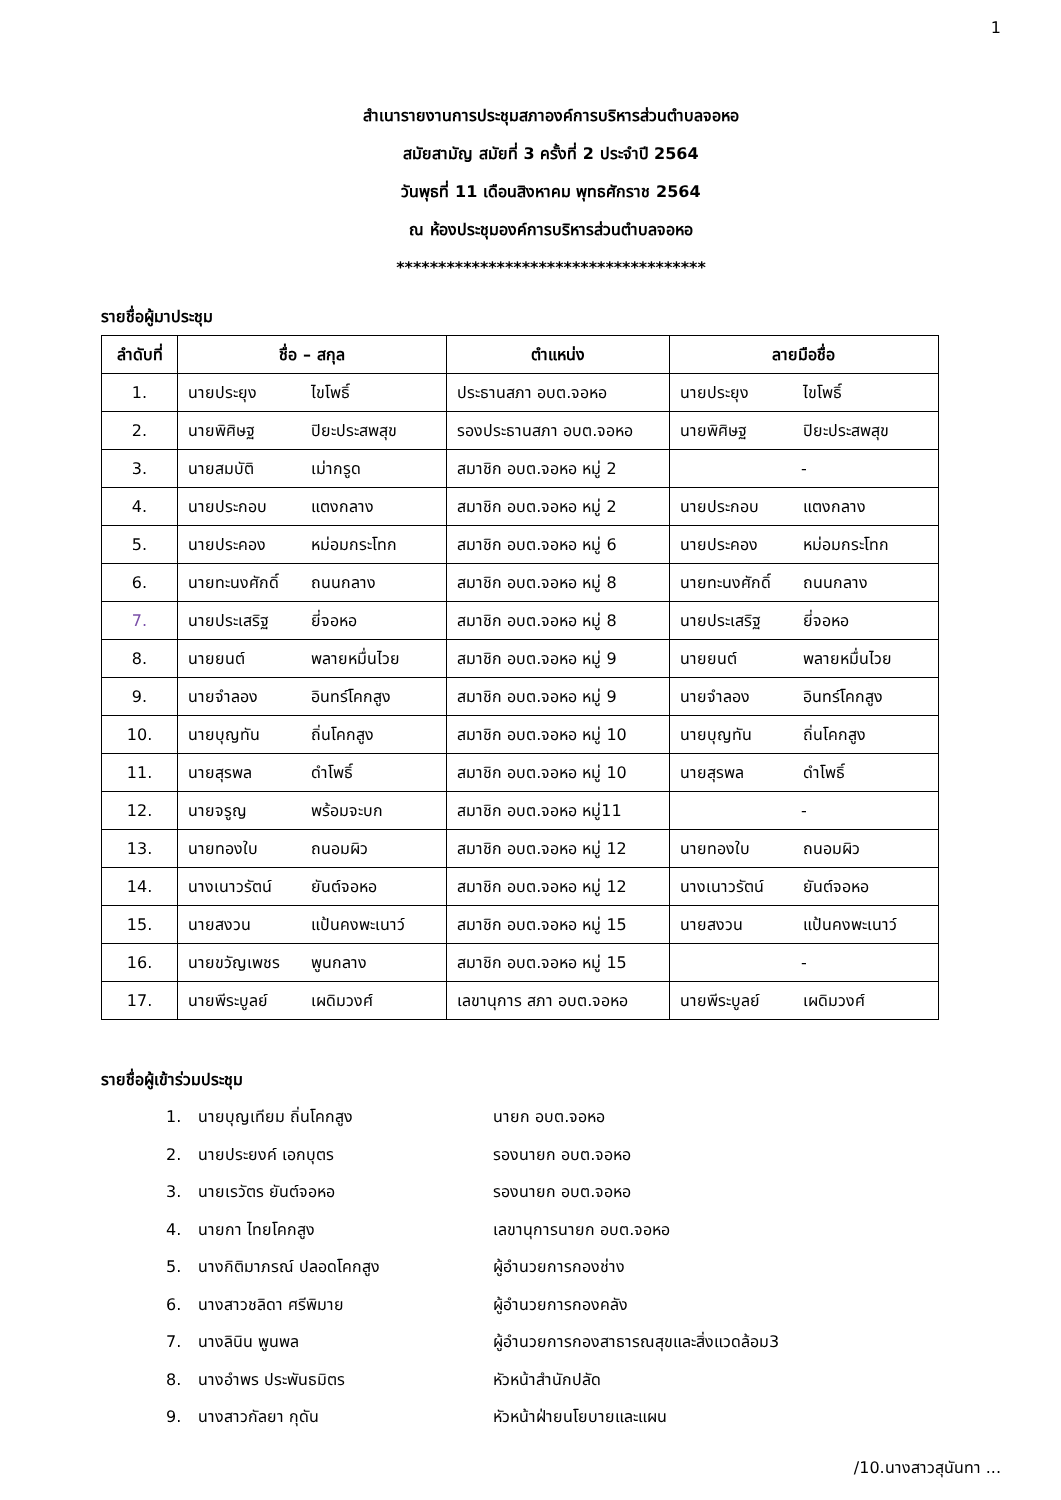1
สำเนารายงานการประชุมสภาองค์การบริหารส่วนตำบลจอหอ
สมัยสามัญ สมัยที่ 3 ครั้งที่ 2 ประจำปี 2564
วันพุธที่ 11 เดือนสิงหาคม พุทธศักราช 2564
ณ ห้องประชุมองค์การบริหารส่วนตำบลจอหอ
*************************************
รายชื่อผู้มาประชุม
| ลำดับที่ | ชื่อ – สกุล | ตำแหน่ง | ลายมือชื่อ |
| --- | --- | --- | --- |
| 1. | นายประยุง ไขโพธิ์ | ประธานสภา อบต.จอหอ | นายประยุง ไขโพธิ์ |
| 2. | นายพิศิษฐ ปิยะประสพสุข | รองประธานสภา อบต.จอหอ | นายพิศิษฐ ปิยะประสพสุข |
| 3. | นายสมบัติ เม่ากรูด | สมาชิก อบต.จอหอ หมู่ 2 | - |
| 4. | นายประกอบ แตงกลาง | สมาชิก อบต.จอหอ หมู่ 2 | นายประกอบ แตงกลาง |
| 5. | นายประคอง หม่อมกระโทก | สมาชิก อบต.จอหอ หมู่ 6 | นายประคอง หม่อมกระโทก |
| 6. | นายทะนงศักดิ์ ถนนกลาง | สมาชิก อบต.จอหอ หมู่ 8 | นายทะนงศักดิ์ ถนนกลาง |
| 7. | นายประเสริฐ ยี่จอหอ | สมาชิก อบต.จอหอ หมู่ 8 | นายประเสริฐ ยี่จอหอ |
| 8. | นายยนต์ พลายหมื่นไวย | สมาชิก อบต.จอหอ หมู่ 9 | นายยนต์ พลายหมื่นไวย |
| 9. | นายจำลอง อินทร์โคกสูง | สมาชิก อบต.จอหอ หมู่ 9 | นายจำลอง อินทร์โคกสูง |
| 10. | นายบุญทัน ถิ่นโคกสูง | สมาชิก อบต.จอหอ หมู่ 10 | นายบุญทัน ถิ่นโคกสูง |
| 11. | นายสุรพล ดำโพธิ์ | สมาชิก อบต.จอหอ หมู่ 10 | นายสุรพล ดำโพธิ์ |
| 12. | นายจรูญ พร้อมจะบก | สมาชิก อบต.จอหอ หมู่11 | - |
| 13. | นายทองใบ ถนอมผิว | สมาชิก อบต.จอหอ หมู่ 12 | นายทองใบ ถนอมผิว |
| 14. | นางเนาวรัตน์ ยันต์จอหอ | สมาชิก อบต.จอหอ หมู่ 12 | นางเนาวรัตน์ ยันต์จอหอ |
| 15. | นายสงวน แป้นคงพะเนาว์ | สมาชิก อบต.จอหอ หมู่ 15 | นายสงวน แป้นคงพะเนาว์ |
| 16. | นายขวัญเพชร พูนกลาง | สมาชิก อบต.จอหอ หมู่ 15 | - |
| 17. | นายพีระบูลย์ เผดิมวงศ์ | เลขานุการ สภา อบต.จอหอ | นายพีระบูลย์ เผดิมวงศ์ |
รายชื่อผู้เข้าร่วมประชุม
1. นายบุญเทียม ถิ่นโคกสูง นายก อบต.จอหอ
2. นายประยงค์ เอกบุตร รองนายก อบต.จอหอ
3. นายเรวัตร ยันต์จอหอ รองนายก อบต.จอหอ
4. นายกา ไทยโคกสูง เลขานุการนายก อบต.จอหอ
5. นางกิติมาภรณ์ ปลอดโคกสูง ผู้อำนวยการกองช่าง
6. นางสาวชลิดา ศรีพิมาย ผู้อำนวยการกองคลัง
7. นางลินิน พูนพล ผู้อำนวยการกองสาธารณสุขและสิ่งแวดล้อม3
8. นางอำพร ประพันธมิตร หัวหน้าสำนักปลัด
9. นางสาวกัลยา กุดัน หัวหน้าฝ่ายนโยบายและแผน
/10.นางสาวสุนันทา ...